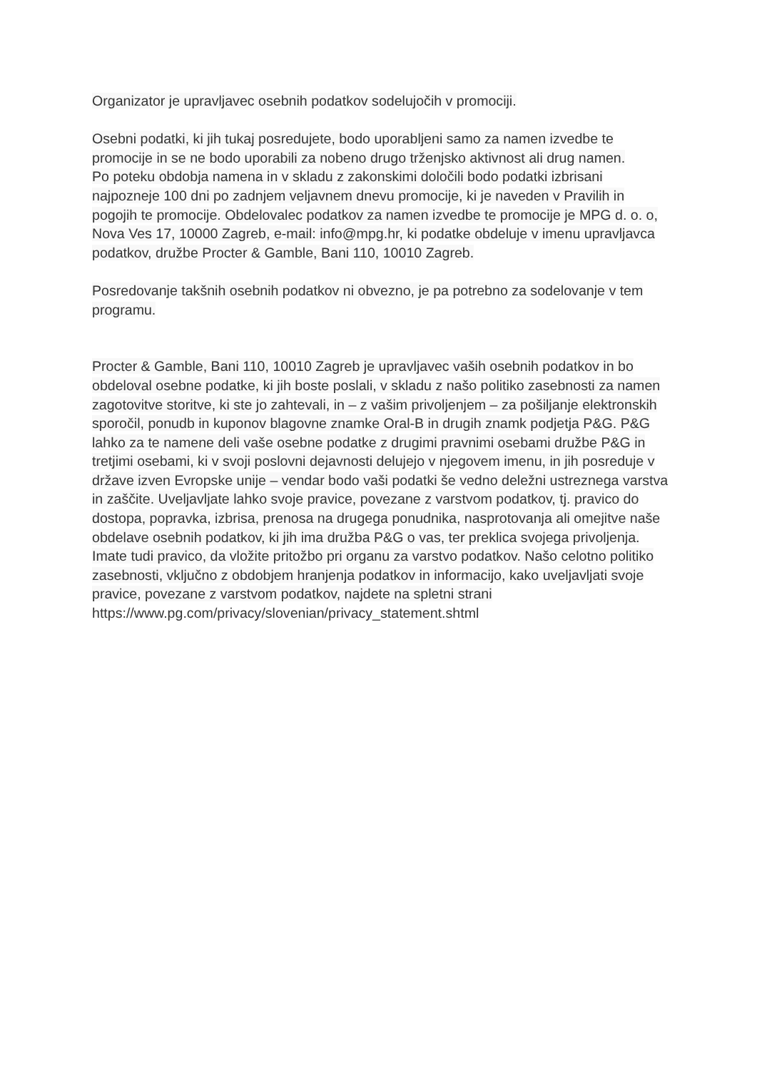Organizator je upravljavec osebnih podatkov sodelujočih v promociji.
Osebni podatki, ki jih tukaj posredujete, bodo uporabljeni samo za namen izvedbe te promocije in se ne bodo uporabili za nobeno drugo trženjsko aktivnost ali drug namen.
Po poteku obdobja namena in v skladu z zakonskimi določili bodo podatki izbrisani najpozneje 100 dni po zadnjem veljavnem dnevu promocije, ki je naveden v Pravilih in pogojih te promocije. Obdelovalec podatkov za namen izvedbe te promocije je MPG d. o. o, Nova Ves 17, 10000 Zagreb, e-mail: info@mpg.hr, ki podatke obdeluje v imenu upravljavca podatkov, družbe Procter & Gamble, Bani 110, 10010 Zagreb.
Posredovanje takšnih osebnih podatkov ni obvezno, je pa potrebno za sodelovanje v tem programu.
Procter & Gamble, Bani 110, 10010 Zagreb je upravljavec vaših osebnih podatkov in bo obdeloval osebne podatke, ki jih boste poslali, v skladu z našo politiko zasebnosti za namen zagotovitve storitve, ki ste jo zahtevali, in – z vašim privoljenjem – za pošiljanje elektronskih sporočil, ponudb in kuponov blagovne znamke Oral-B in drugih znamk podjetja P&G. P&G lahko za te namene deli vaše osebne podatke z drugimi pravnimi osebami družbe P&G in tretjimi osebami, ki v svoji poslovni dejavnosti delujejo v njegovem imenu, in jih posreduje v države izven Evropske unije – vendar bodo vaši podatki še vedno deležni ustreznega varstva in zaščite. Uveljavljate lahko svoje pravice, povezane z varstvom podatkov, tj. pravico do dostopa, popravka, izbrisa, prenosa na drugega ponudnika, nasprotovanja ali omejitve naše obdelave osebnih podatkov, ki jih ima družba P&G o vas, ter preklica svojega privoljenja. Imate tudi pravico, da vložite pritožbo pri organu za varstvo podatkov. Našo celotno politiko zasebnosti, vključno z obdobjem hranjenja podatkov in informacijo, kako uveljavljati svoje pravice, povezane z varstvom podatkov, najdete na spletni strani
https://www.pg.com/privacy/slovenian/privacy_statement.shtml